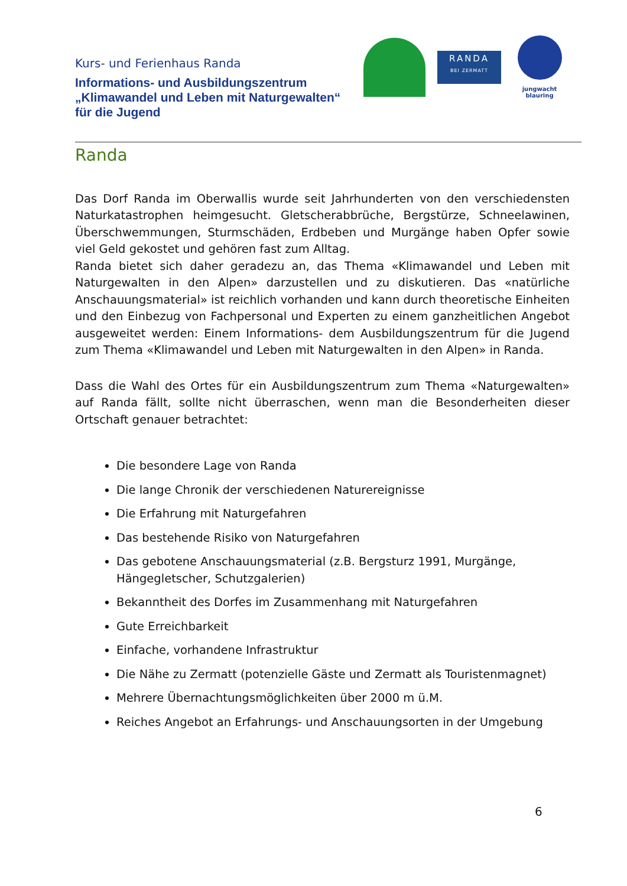Kurs- und Ferienhaus Randa
Informations- und Ausbildungszentrum
„Klimawandel und Leben mit Naturgewalten“
für die Jugend
RANDA
BEI ZERMATT
jungwacht
blauring
Randa
Das Dorf Randa im Oberwallis wurde seit Jahrhunderten von den verschiedensten Naturkatastrophen heimgesucht. Gletscherabbrüche, Bergstürze, Schneelawinen, Überschwemmungen, Sturmschäden, Erdbeben und Murgänge haben Opfer sowie viel Geld gekostet und gehören fast zum Alltag.
Randa bietet sich daher geradezu an, das Thema «Klimawandel und Leben mit Naturgewalten in den Alpen» darzustellen und zu diskutieren. Das «natürliche Anschauungsmaterial» ist reichlich vorhanden und kann durch theoretische Einheiten und den Einbezug von Fachpersonal und Experten zu einem ganzheitlichen Angebot ausgeweitet werden: Einem Informations- dem Ausbildungszentrum für die Jugend zum Thema «Klimawandel und Leben mit Naturgewalten in den Alpen» in Randa.
Dass die Wahl des Ortes für ein Ausbildungszentrum zum Thema «Naturgewalten» auf Randa fällt, sollte nicht überraschen, wenn man die Besonderheiten dieser Ortschaft genauer betrachtet:
Die besondere Lage von Randa
Die lange Chronik der verschiedenen Naturereignisse
Die Erfahrung mit Naturgefahren
Das bestehende Risiko von Naturgefahren
Das gebotene Anschauungsmaterial (z.B. Bergsturz 1991, Murgänge, Hängegletscher, Schutzgalerien)
Bekanntheit des Dorfes im Zusammenhang mit Naturgefahren
Gute Erreichbarkeit
Einfache, vorhandene Infrastruktur
Die Nähe zu Zermatt (potenzielle Gäste und Zermatt als Touristenmagnet)
Mehrere Übernachtungsmöglichkeiten über 2000 m ü.M.
Reiches Angebot an Erfahrungs- und Anschauungsorten in der Umgebung
6